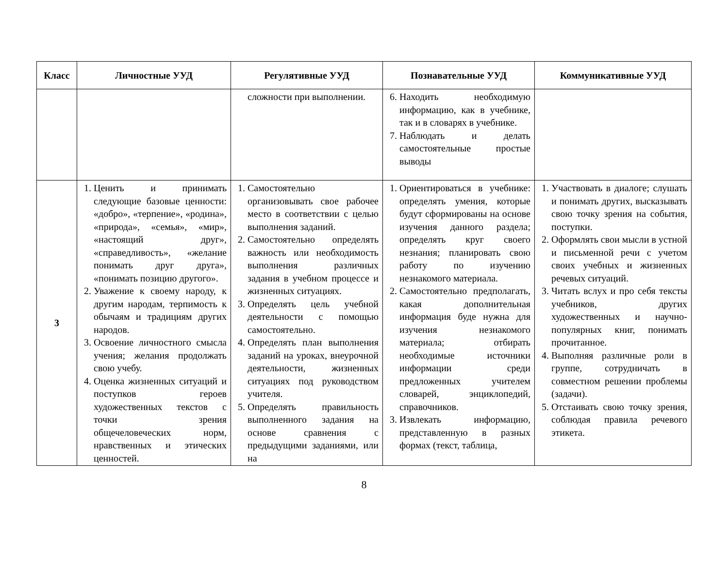| Класс | Личностные УУД | Регулятивные УУД | Познавательные УУД | Коммуникативные УУД |
| --- | --- | --- | --- | --- |
| | | сложности при выполнении. | 6. Находить необходимую информацию, как в учебнике, так и в словарях в учебнике. 7. Наблюдать и делать самостоятельные простые выводы | |
| 3 | 1. Ценить и принимать следующие базовые ценности: «добро», «терпение», «родина», «природа», «семья», «мир», «настоящий друг», «справедливость», «желание понимать друг друга», «понимать позицию другого». 2. Уважение к своему народу, к другим народам, терпимость к обычаям и традициям других народов. 3. Освоение личностного смысла учения; желания продолжать свою учебу. 4. Оценка жизненных ситуаций и поступков героев художественных текстов с точки зрения общечеловеческих норм, нравственных и этических ценностей. | 1. Самостоятельно организовывать свое рабочее место в соответствии с целью выполнения заданий. 2. Самостоятельно определять важность или необходимость выполнения различных задания в учебном процессе и жизненных ситуациях. 3. Определять цель учебной деятельности с помощью самостоятельно. 4. Определять план выполнения заданий на уроках, внеурочной деятельности, жизненных ситуациях под руководством учителя. 5. Определять правильность выполненного задания на основе сравнения с предыдущими заданиями, или на | 1. Ориентироваться в учебнике: определять умения, которые будут сформированы на основе изучения данного раздела; определять круг своего незнания; планировать свою работу по изучению незнакомого материала. 2. Самостоятельно предполагать, какая дополнительная информация буде нужна для изучения незнакомого материала; отбирать необходимые источники информации среди предложенных учителем словарей, энциклопедий, справочников. 3. Извлекать информацию, представленную в разных формах (текст, таблица, | 1. Участвовать в диалоге; слушать и понимать других, высказывать свою точку зрения на события, поступки. 2. Оформлять свои мысли в устной и письменной речи с учетом своих учебных и жизненных речевых ситуаций. 3. Читать вслух и про себя тексты учебников, других художественных и научно-популярных книг, понимать прочитанное. 4. Выполняя различные роли в группе, сотрудничать в совместном решении проблемы (задачи). 5. Отстаивать свою точку зрения, соблюдая правила речевого этикета. |
8